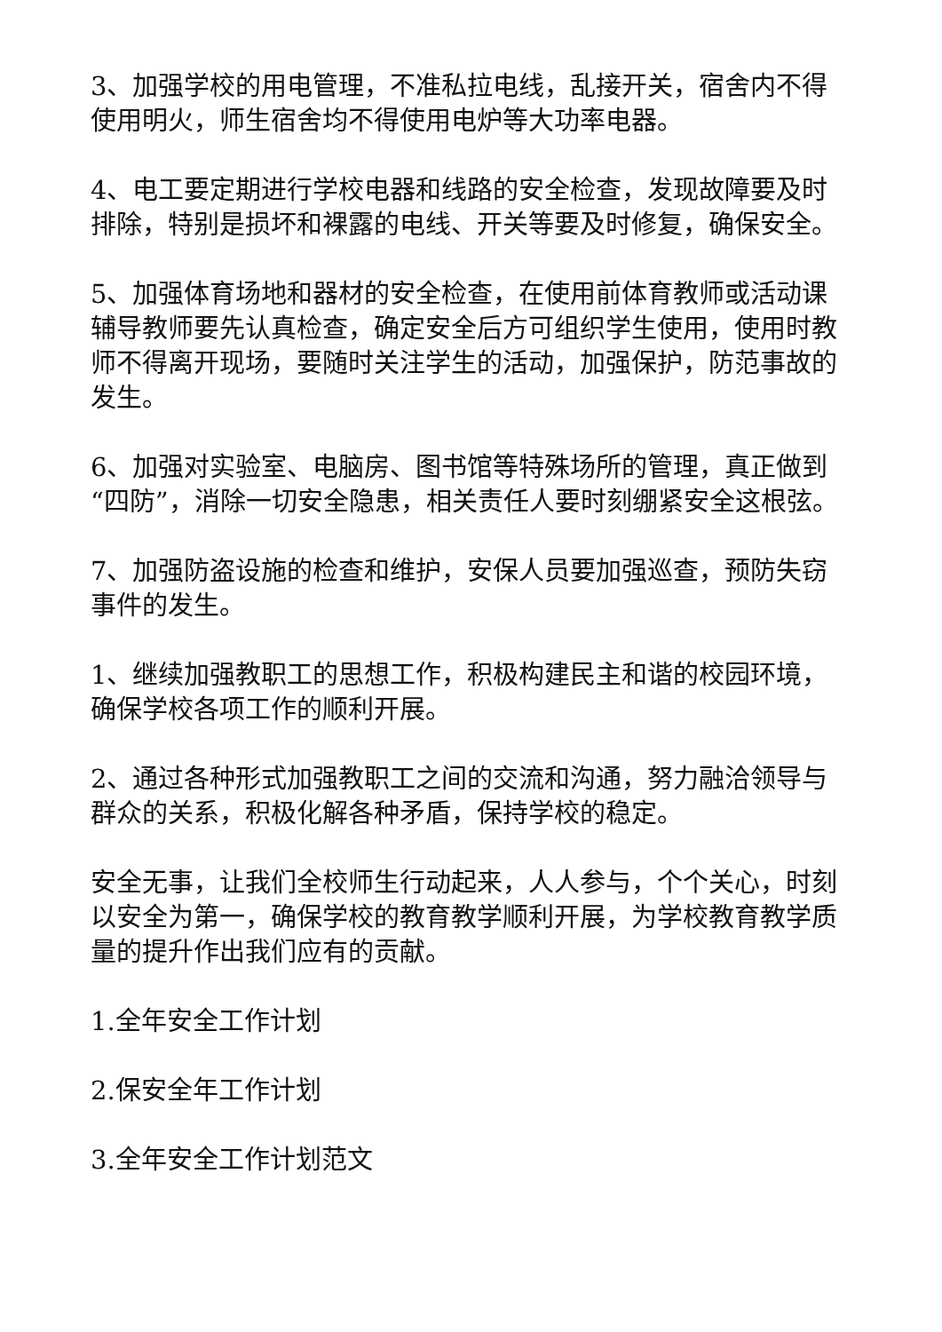3、加强学校的用电管理，不准私拉电线，乱接开关，宿舍内不得使用明火，师生宿舍均不得使用电炉等大功率电器。
4、电工要定期进行学校电器和线路的安全检查，发现故障要及时排除，特别是损坏和裸露的电线、开关等要及时修复，确保安全。
5、加强体育场地和器材的安全检查，在使用前体育教师或活动课辅导教师要先认真检查，确定安全后方可组织学生使用，使用时教师不得离开现场，要随时关注学生的活动，加强保护，防范事故的发生。
6、加强对实验室、电脑房、图书馆等特殊场所的管理，真正做到“四防”，消除一切安全隐患，相关责任人要时刻绷紧安全这根弦。
7、加强防盗设施的检查和维护，安保人员要加强巡查，预防失窃事件的发生。
1、继续加强教职工的思想工作，积极构建民主和谐的校园环境，确保学校各项工作的顺利开展。
2、通过各种形式加强教职工之间的交流和沟通，努力融洽领导与群众的关系，积极化解各种矛盾，保持学校的稳定。
安全无事，让我们全校师生行动起来，人人参与，个个关心，时刻以安全为第一，确保学校的教育教学顺利开展，为学校教育教学质量的提升作出我们应有的贡献。
1.全年安全工作计划
2.保安全年工作计划
3.全年安全工作计划范文